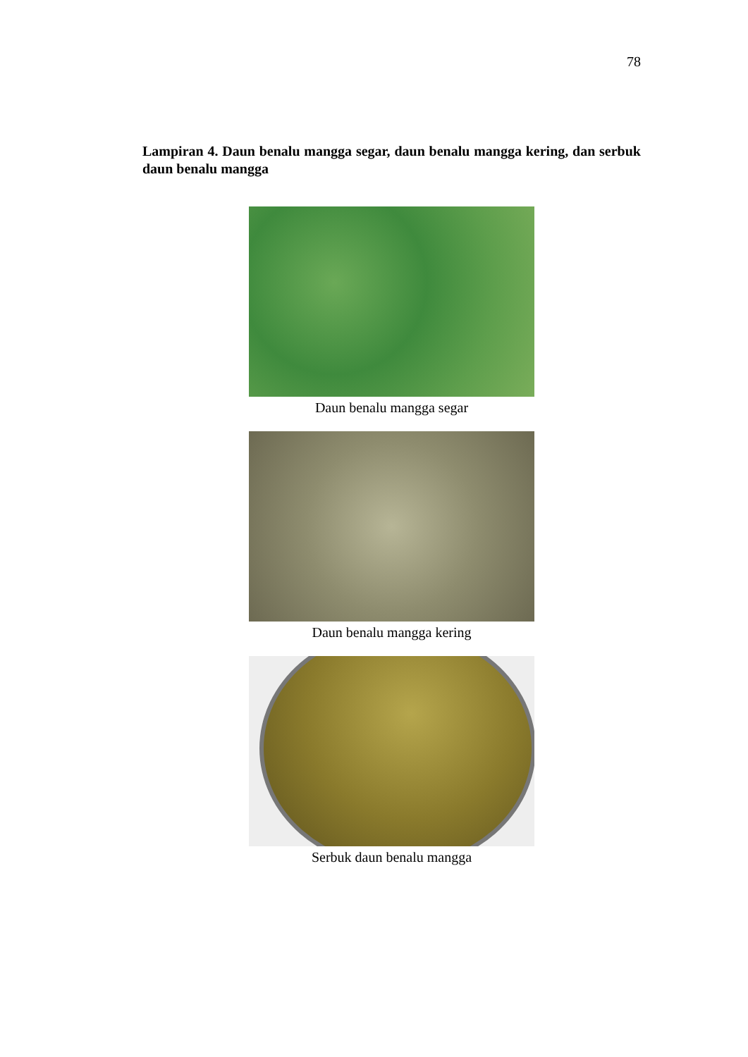78
Lampiran 4. Daun benalu mangga segar, daun benalu mangga kering, dan serbuk daun benalu mangga
Daun benalu mangga segar
Daun benalu mangga kering
Serbuk daun benalu mangga